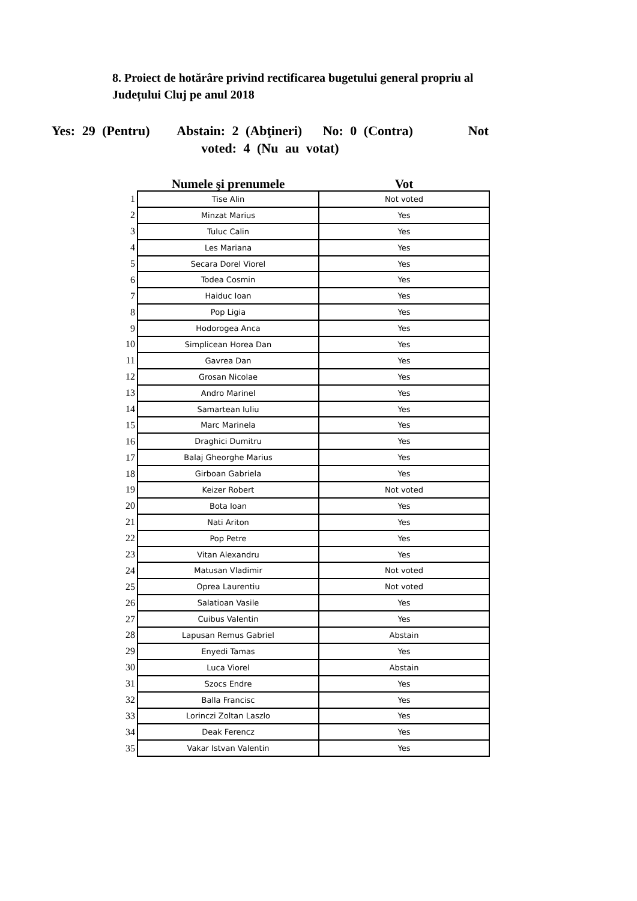8. Proiect de hotărâre privind rectificarea bugetului general propriu al Județului Cluj pe anul 2018
Yes: 29 (Pentru) Abstain: 2 (Abţineri) No: 0 (Contra) Not
voted: 4 (Nu au votat)
| | Numele şi prenumele | Vot |
| --- | --- | --- |
| 1 | Tise Alin | Not voted |
| 2 | Minzat Marius | Yes |
| 3 | Tuluc Calin | Yes |
| 4 | Les Mariana | Yes |
| 5 | Secara Dorel Viorel | Yes |
| 6 | Todea Cosmin | Yes |
| 7 | Haiduc Ioan | Yes |
| 8 | Pop Ligia | Yes |
| 9 | Hodorogea Anca | Yes |
| 10 | Simplicean Horea Dan | Yes |
| 11 | Gavrea Dan | Yes |
| 12 | Grosan Nicolae | Yes |
| 13 | Andro Marinel | Yes |
| 14 | Samartean Iuliu | Yes |
| 15 | Marc Marinela | Yes |
| 16 | Draghici Dumitru | Yes |
| 17 | Balaj Gheorghe Marius | Yes |
| 18 | Girboan Gabriela | Yes |
| 19 | Keizer Robert | Not voted |
| 20 | Bota Ioan | Yes |
| 21 | Nati Ariton | Yes |
| 22 | Pop Petre | Yes |
| 23 | Vitan Alexandru | Yes |
| 24 | Matusan Vladimir | Not voted |
| 25 | Oprea Laurentiu | Not voted |
| 26 | Salatioan Vasile | Yes |
| 27 | Cuibus Valentin | Yes |
| 28 | Lapusan Remus Gabriel | Abstain |
| 29 | Enyedi Tamas | Yes |
| 30 | Luca Viorel | Abstain |
| 31 | Szocs Endre | Yes |
| 32 | Balla Francisc | Yes |
| 33 | Lorinczi Zoltan Laszlo | Yes |
| 34 | Deak Ferencz | Yes |
| 35 | Vakar Istvan Valentin | Yes |